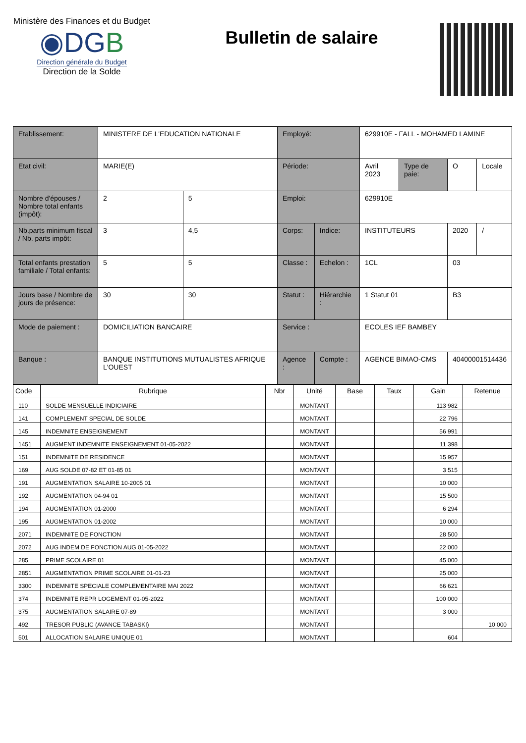Ministère des Finances et du Budget
◉DGB
Direction générale du Budget
Direction de la Solde
Bulletin de salaire
| Etablissement: | MINISTERE DE L'EDUCATION NATIONALE | | Employé: | | 629910E - FALL - MOHAMED LAMINE | | | |
| Etat civil: | MARIE(E) | | Période: | | Avril 2023 | Type de paie: | O | Locale |
| Nombre d'épouses / Nombre total enfants (impôt): | 2 | 5 | Emploi: | | 629910E | | | |
| Nb.parts minimum fiscal / Nb. parts impôt: | 3 | 4,5 | Corps: | Indice: | INSTITUTEURS | | 2020 | / |
| Total enfants prestation familiale / Total enfants: | 5 | 5 | Classe : | Echelon : | 1CL | | 03 | |
| Jours base / Nombre de jours de présence: | 30 | 30 | Statut : | Hiérarchie : | 1 Statut 01 | | B3 | |
| Mode de paiement : | DOMICILIATION BANCAIRE | | Service : | | ECOLES IEF BAMBEY | | | |
| Banque : | BANQUE INSTITUTIONS MUTUALISTES AFRIQUE L'OUEST | | Agence : | Compte : | AGENCE BIMAO-CMS | | 40400001514436 | |
| Code | Rubrique | Nbr | Unité | Base | Taux | Gain | Retenue |
| --- | --- | --- | --- | --- | --- | --- | --- |
| 110 | SOLDE MENSUELLE INDICIAIRE | | MONTANT | | | 113 982 | |
| 141 | COMPLEMENT SPECIAL DE SOLDE | | MONTANT | | | 22 796 | |
| 145 | INDEMNITE ENSEIGNEMENT | | MONTANT | | | 56 991 | |
| 1451 | AUGMENT INDEMNITE ENSEIGNEMENT 01-05-2022 | | MONTANT | | | 11 398 | |
| 151 | INDEMNITE DE RESIDENCE | | MONTANT | | | 15 957 | |
| 169 | AUG SOLDE 07-82 ET 01-85 01 | | MONTANT | | | 3 515 | |
| 191 | AUGMENTATION SALAIRE 10-2005 01 | | MONTANT | | | 10 000 | |
| 192 | AUGMENTATION 04-94 01 | | MONTANT | | | 15 500 | |
| 194 | AUGMENTATION 01-2000 | | MONTANT | | | 6 294 | |
| 195 | AUGMENTATION 01-2002 | | MONTANT | | | 10 000 | |
| 2071 | INDEMNITE DE FONCTION | | MONTANT | | | 28 500 | |
| 2072 | AUG INDEM DE FONCTION AUG 01-05-2022 | | MONTANT | | | 22 000 | |
| 285 | PRIME SCOLAIRE 01 | | MONTANT | | | 45 000 | |
| 2851 | AUGMENTATION PRIME SCOLAIRE 01-01-23 | | MONTANT | | | 25 000 | |
| 3300 | INDEMNITE SPECIALE COMPLEMENTAIRE MAI 2022 | | MONTANT | | | 66 621 | |
| 374 | INDEMNITE REPR LOGEMENT 01-05-2022 | | MONTANT | | | 100 000 | |
| 375 | AUGMENTATION SALAIRE 07-89 | | MONTANT | | | 3 000 | |
| 492 | TRESOR PUBLIC (AVANCE TABASKI) | | MONTANT | | | | 10 000 |
| 501 | ALLOCATION SALAIRE UNIQUE 01 | | MONTANT | | | 604 | |